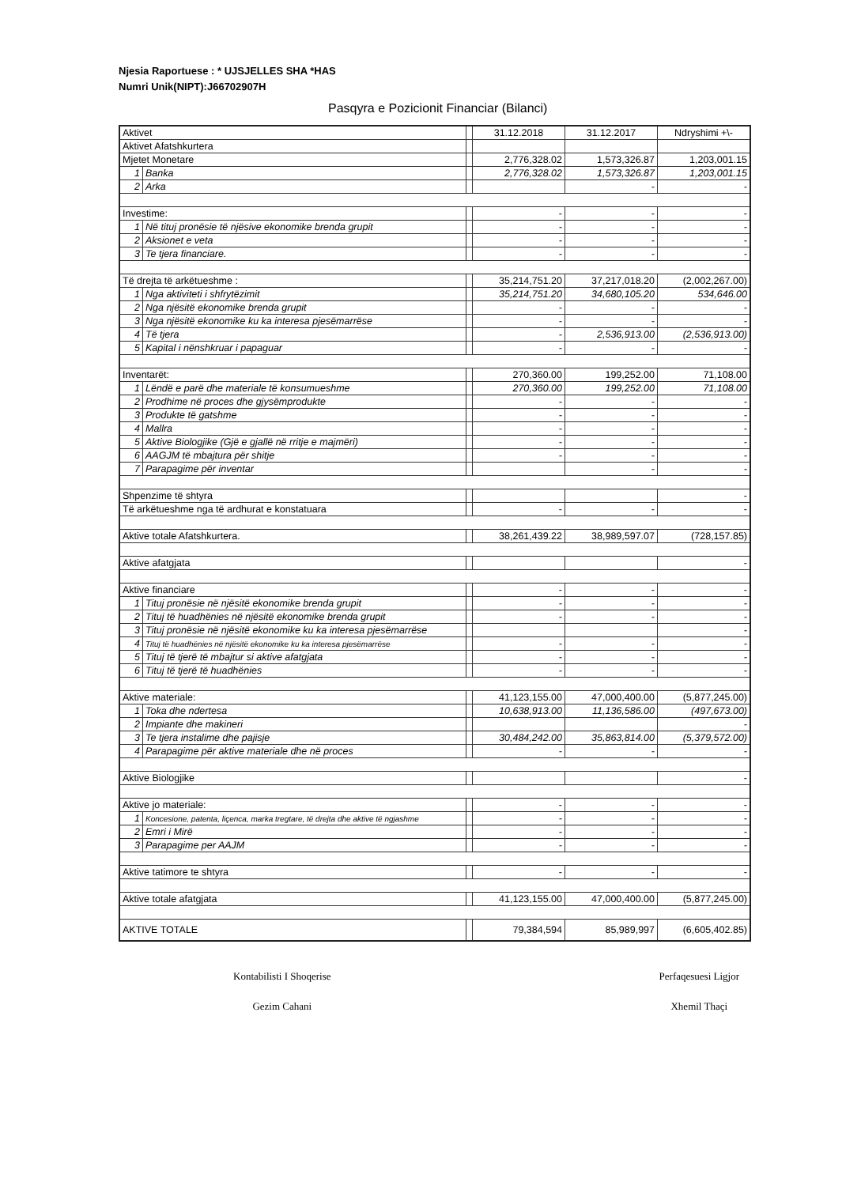Njesia Raportuese : * UJSJELLES SHA *HAS
Numri Unik(NIPT):J66702907H
Pasqyra e Pozicionit Financiar (Bilanci)
| Aktivet | | | 31.12.2018 | 31.12.2017 | Ndryshimi +\- |
| --- | --- | --- | --- | --- | --- |
| Aktivet Afatshkurtera | | | | | |
| Mjetet Monetare | | | 2,776,328.02 | 1,573,326.87 | 1,203,001.15 |
| 1 | Banka | | 2,776,328.02 | 1,573,326.87 | 1,203,001.15 |
| 2 | Arka | | | - | - |
| Investime: | | | - | - | - |
| 1 | Në tituj pronësie të njësive ekonomike brenda grupit | | - | - | - |
| 2 | Aksionet e veta | | - | - | - |
| 3 | Te tjera financiare. | | - | - | - |
| Të drejta të arkëtueshme : | | | 35,214,751.20 | 37,217,018.20 | (2,002,267.00) |
| 1 | Nga aktiviteti i shfrytëzimit | | 35,214,751.20 | 34,680,105.20 | 534,646.00 |
| 2 | Nga njësitë ekonomike brenda grupit | | - | - | - |
| 3 | Nga njësitë ekonomike ku ka interesa pjesëmarrëse | | - | - | - |
| 4 | Të tjera | | - | 2,536,913.00 | (2,536,913.00) |
| 5 | Kapital i nënshkruar i papaguar | | - | - | - |
| Inventarët: | | | 270,360.00 | 199,252.00 | 71,108.00 |
| 1 | Lëndë e parë dhe materiale të konsumueshme | | 270,360.00 | 199,252.00 | 71,108.00 |
| 2 | Prodhime në proces dhe gjysëmprodukte | | - | - | - |
| 3 | Produkte të gatshme | | - | - | - |
| 4 | Mallra | | - | - | - |
| 5 | Aktive Biologjike (Gjë e gjallë në rritje e majmëri) | | - | - | - |
| 6 | AAGJM të mbajtura për shitje | | - | - | - |
| 7 | Parapagime për inventar | | | - | - |
| Shpenzime të shtyra | | | | | - |
| Të arkëtueshme nga të ardhurat e konstatuara | | | - | - | - |
| Aktive totale Afatshkurtera. | | | 38,261,439.22 | 38,989,597.07 | (728,157.85) |
| Aktive afatgjata | | | | | - |
| Aktive financiare | | | - | - | - |
| 1 | Tituj pronësie në njësitë ekonomike brenda grupit | | - | - | - |
| 2 | Tituj të huadhënies në njësitë ekonomike brenda grupit | | - | - | - |
| 3 | Tituj pronësie në njësitë ekonomike ku ka interesa pjesëmarrëse | | | | - |
| 4 | Tituj të huadhënies në njësitë ekonomike ku ka interesa pjesëmarrëse | | - | - | - |
| 5 | Tituj të tjerë të mbajtur si aktive afatgjata | | - | - | - |
| 6 | Tituj të tjerë të huadhënies | | - | - | - |
| Aktive materiale: | | | 41,123,155.00 | 47,000,400.00 | (5,877,245.00) |
| 1 | Toka dhe ndertesa | | 10,638,913.00 | 11,136,586.00 | (497,673.00) |
| 2 | Impiante dhe makineri | | | | - |
| 3 | Te tjera instalime dhe pajisje | | 30,484,242.00 | 35,863,814.00 | (5,379,572.00) |
| 4 | Parapagime për aktive materiale dhe në proces | | - | - | - |
| Aktive Biologjike | | | | | - |
| Aktive jo materiale: | | | - | - | - |
| 1 | Koncesione, patenta, liçenca, marka tregtare, të drejta dhe aktive të ngjashme | | - | - | - |
| 2 | Emri i Mirë | | - | - | - |
| 3 | Parapagime per AAJM | | - | - | - |
| Aktive tatimore te shtyra | | | - | - | - |
| Aktive totale afatgjata | | | 41,123,155.00 | 47,000,400.00 | (5,877,245.00) |
| AKTIVE TOTALE | | | 79,384,594 | 85,989,997 | (6,605,402.85) |
Kontabilisti I Shoqerise
Gezim Cahani
Perfaqesuesi Ligjor
Xhemil Thaçi